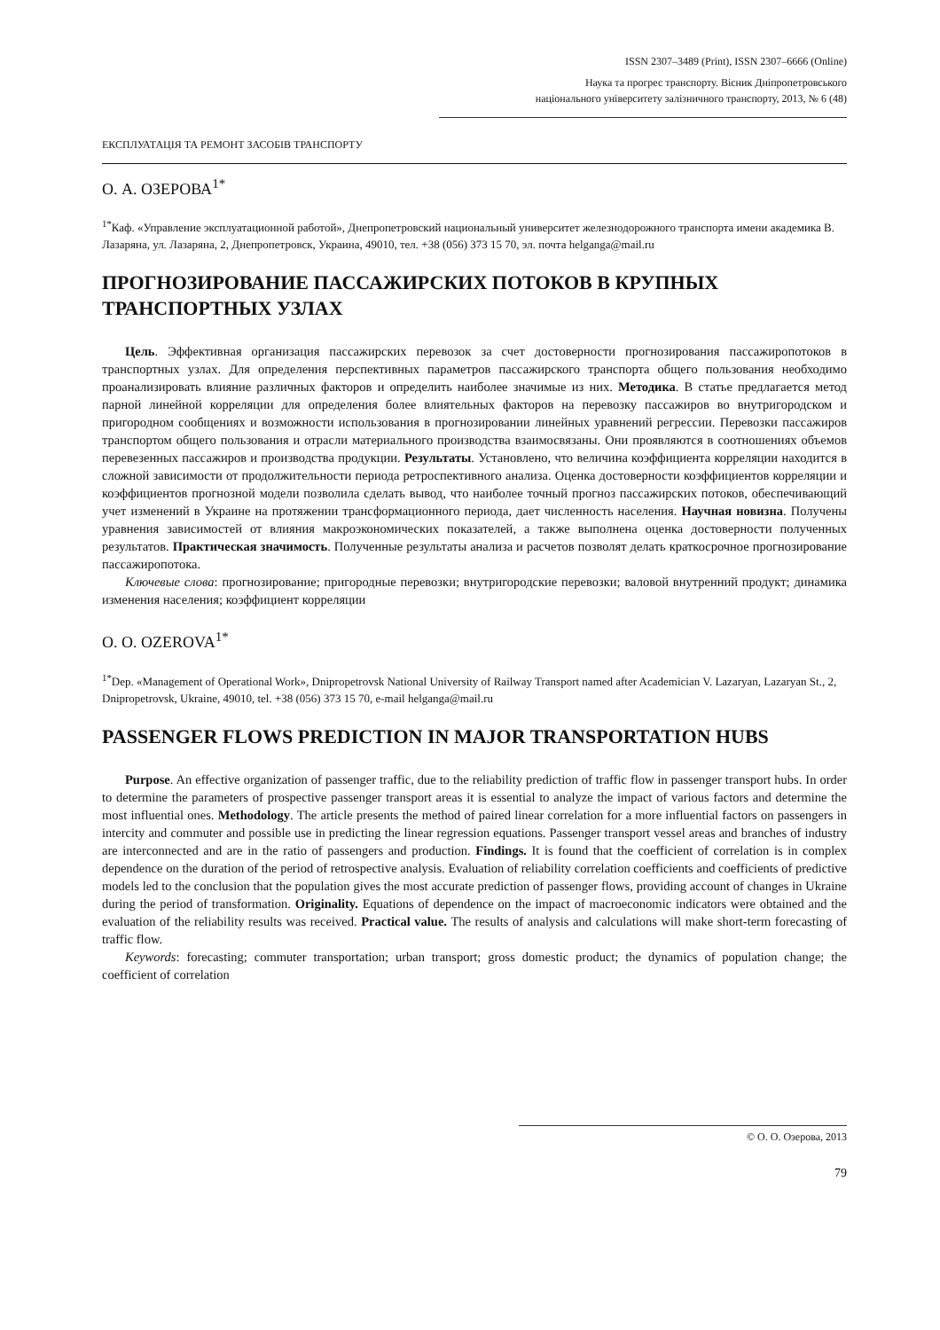ISSN 2307–3489 (Print), ISSN 2307–6666 (Online)
Наука та прогрес транспорту. Вісник Дніпропетровського
національного університету залізничного транспорту, 2013, № 6 (48)
ЕКСПЛУАТАЦІЯ ТА РЕМОНТ ЗАСОБІВ ТРАНСПОРТУ
О. А. ОЗЕРОВА<sup>1*</sup>
<sup>1*</sup>Каф. «Управление эксплуатационной работой», Днепропетровский национальный университет железнодорожного транспорта имени академика В. Лазаряна, ул. Лазаряна, 2, Днепропетровск, Украина, 49010, тел. +38 (056) 373 15 70, эл. почта helganga@mail.ru
ПРОГНОЗИРОВАНИЕ ПАССАЖИРСКИХ ПОТОКОВ В КРУПНЫХ ТРАНСПОРТНЫХ УЗЛАХ
Цель. Эффективная организация пассажирских перевозок за счет достоверности прогнозирования пассажиропотоков в транспортных узлах. Для определения перспективных параметров пассажирского транспорта общего пользования необходимо проанализировать влияние различных факторов и определить наиболее значимые из них. Методика. В статье предлагается метод парной линейной корреляции для определения более влиятельных факторов на перевозку пассажиров во внутригородском и пригородном сообщениях и возможности использования в прогнозировании линейных уравнений регрессии. Перевозки пассажиров транспортом общего пользования и отрасли материального производства взаимосвязаны. Они проявляются в соотношениях объемов перевезенных пассажиров и производства продукции. Результаты. Установлено, что величина коэффициента корреляции находится в сложной зависимости от продолжительности периода ретроспективного анализа. Оценка достоверности коэффициентов корреляции и коэффициентов прогнозной модели позволила сделать вывод, что наиболее точный прогноз пассажирских потоков, обеспечивающий учет изменений в Украине на протяжении трансформационного периода, дает численность населения. Научная новизна. Получены уравнения зависимостей от влияния макроэкономических показателей, а также выполнена оценка достоверности полученных результатов. Практическая значимость. Полученные результаты анализа и расчетов позволят делать краткосрочное прогнозирование пассажиропотока.
Ключевые слова: прогнозирование; пригородные перевозки; внутригородские перевозки; валовой внутренний продукт; динамика изменения населения; коэффициент корреляции
O. O. OZEROVA<sup>1*</sup>
<sup>1*</sup>Dep. «Management of Operational Work», Dnipropetrovsk National University of Railway Transport named after Academician V. Lazaryan, Lazaryan St., 2, Dnipropetrovsk, Ukraine, 49010, tel. +38 (056) 373 15 70, e-mail helganga@mail.ru
PASSENGER FLOWS PREDICTION IN MAJOR TRANSPORTATION HUBS
Purpose. An effective organization of passenger traffic, due to the reliability prediction of traffic flow in passenger transport hubs. In order to determine the parameters of prospective passenger transport areas it is essential to analyze the impact of various factors and determine the most influential ones. Methodology. The article presents the method of paired linear correlation for a more influential factors on passengers in intercity and commuter and possible use in predicting the linear regression equations. Passenger transport vessel areas and branches of industry are interconnected and are in the ratio of passengers and production. Findings. It is found that the coefficient of correlation is in complex dependence on the duration of the period of retrospective analysis. Evaluation of reliability correlation coefficients and coefficients of predictive models led to the conclusion that the population gives the most accurate prediction of passenger flows, providing account of changes in Ukraine during the period of transformation. Originality. Equations of dependence on the impact of macroeconomic indicators were obtained and the evaluation of the reliability results was received. Practical value. The results of analysis and calculations will make short-term forecasting of traffic flow.
Keywords: forecasting; commuter transportation; urban transport; gross domestic product; the dynamics of population change; the coefficient of correlation
© О. О. Озерова, 2013
79